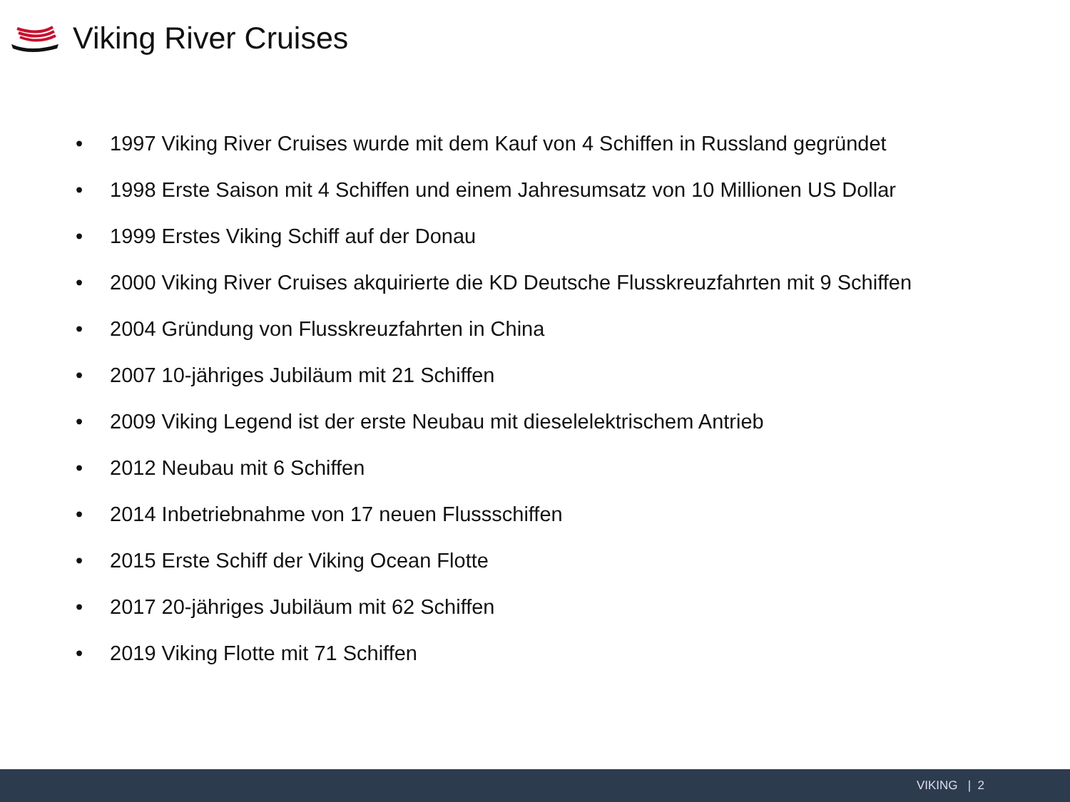Viking River Cruises
• 1997 Viking River Cruises wurde mit dem Kauf von 4 Schiffen in Russland gegründet
• 1998 Erste Saison mit 4 Schiffen und einem Jahresumsatz von 10 Millionen US Dollar
• 1999 Erstes Viking Schiff auf der Donau
• 2000 Viking River Cruises akquirierte die KD Deutsche Flusskreuzfahrten mit 9 Schiffen
• 2004 Gründung von Flusskreuzfahrten in China
• 2007 10-jähriges Jubiläum mit 21 Schiffen
• 2009 Viking Legend ist der erste Neubau mit dieselelektrischem Antrieb
• 2012 Neubau mit 6 Schiffen
• 2014 Inbetriebnahme von 17 neuen Flussschiffen
• 2015 Erste Schiff der Viking Ocean Flotte
• 2017 20-jähriges Jubiläum mit 62 Schiffen
• 2019 Viking Flotte mit 71 Schiffen
VIKING | 2